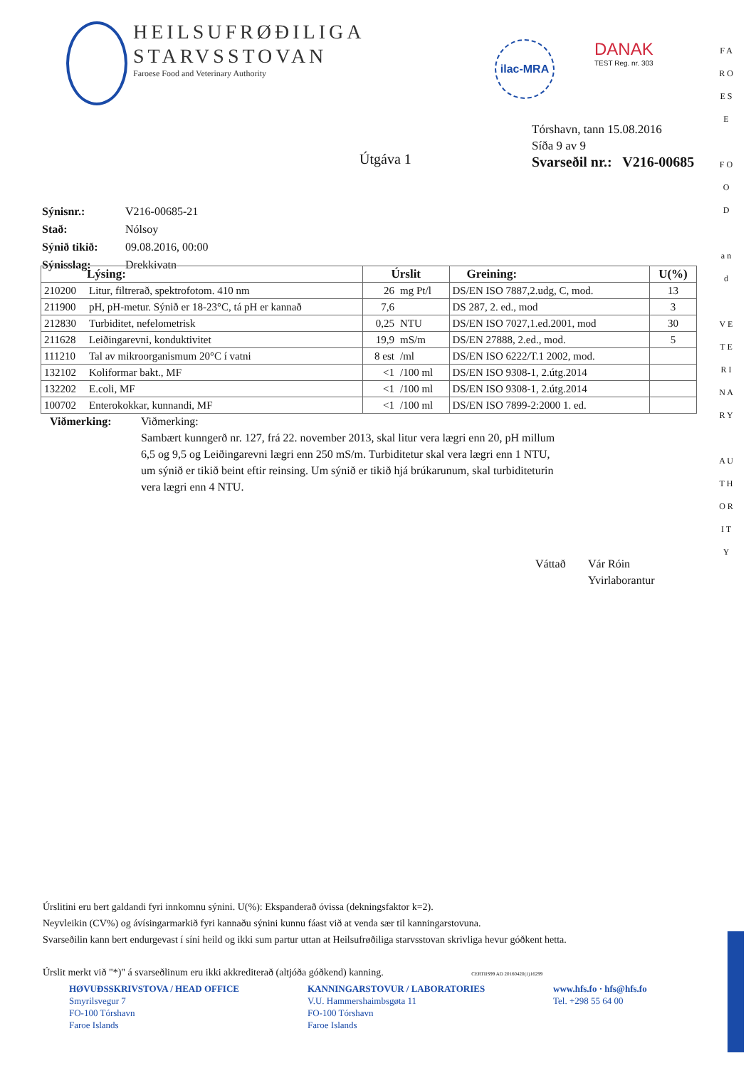HEILSUFRØÐILIGA STARVSSTOVAN
Faroese Food and Veterinary Authority
ilac-MRA
DANAK
TEST Reg. nr. 303
Tórshavn, tann 15.08.2016
Síða 9 av 9
Svarseðil nr.: V216-00685
Útgáva 1
| Sýnisnr.: | V216-00685-21 |
| Stað: | Nólsoy |
| Sýnið tikið: | 09.08.2016, 00:00 |
| Sýnisslag: | Drekkivatn |
| Lýsing: | | Úrslit | | Greining: | U(%) |
| --- | --- | --- | --- | --- | --- |
| 210200 | Litur, filtrerað, spektrofotom. 410 nm | 26 | mg Pt/l | DS/EN ISO 7887,2.udg, C, mod. | 13 |
| 211900 | pH, pH-metur. Sýnið er 18-23°C, tá pH er kannað | 7,6 | | DS 287, 2. ed., mod | 3 |
| 212830 | Turbiditet, nefelometrisk | 0,25 | NTU | DS/EN ISO 7027,1.ed.2001, mod | 30 |
| 211628 | Leiðingarevni, konduktivitet | 19,9 | mS/m | DS/EN 27888, 2.ed., mod. | 5 |
| 111210 | Tal av mikroorganismum 20°C í vatni | 8 est | /ml | DS/EN ISO 6222/T.1 2002, mod. | |
| 132102 | Koliformar bakt., MF | <1 | /100 ml | DS/EN ISO 9308-1, 2.útg.2014 | |
| 132202 | E.coli, MF | <1 | /100 ml | DS/EN ISO 9308-1, 2.útg.2014 | |
| 100702 | Enterokokkar, kunnandi, MF | <1 | /100 ml | DS/EN ISO 7899-2:2000 1. ed. | |
Viðmerking: Viðmerking:
Sambært kunngerð nr. 127, frá 22. november 2013, skal litur vera lægri enn 20, pH millum 6,5 og 9,5 og Leiðingarevni lægri enn 250 mS/m. Turbiditetur skal vera lægri enn 1 NTU, um sýnið er tikið beint eftir reinsing. Um sýnið er tikið hjá brúkarunum, skal turbiditeturin vera lægri enn 4 NTU.
Váttað Vár Róin
Yvirlaborantur
Úrslitini eru bert galdandi fyri innkomnu sýnini. U(%): Ekspanderað óvissa (dekningsfaktor k=2).
Neyvleikin (CV%) og ávísingarmarkið fyri kannaðu sýnini kunnu fáast við at venda sær til kanningarstovuna.
Svarseðilin kann bert endurgevast í síni heild og ikki sum partur uttan at Heilsufrøðiliga starvsstovan skrivliga hevur góðkent hetta.
Úrslit merkt við "*)" á svarseðlinum eru ikki akkrediterað (altjóða góðkend) kanning. CERTIIS99 AD 20160420(1)16299
HØVUÐSSKRIVSTOVA / HEAD OFFICE
Smyrilsvegur 7
FO-100 Tórshavn
Faroe Islands
KANNINGARSTOVUR / LABORATORIES
V.U. Hammershaimbsgøta 11
FO-100 Tórshavn
Faroe Islands
www.hfs.fo · hfs@hfs.fo
Tel. +298 55 64 00
F A R O E S E
F O O D
a n d
V E T E R I N A R Y
A U T H O R I T Y